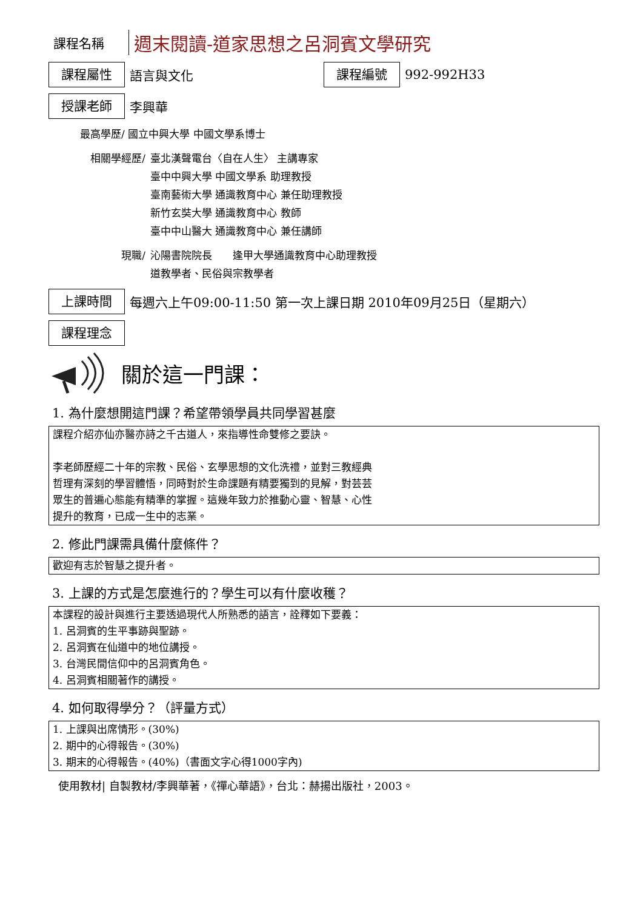課程名稱
週末閱讀-道家思想之呂洞賓文學研究
課程屬性
語言與文化
課程編號
992-992H33
授課老師
李興華
最高學歷/ 國立中興大學 中國文學系博士
相關學經歷/ 臺北漢聲電台〈自在人生〉 主講專家
臺中中興大學 中國文學系 助理教授
臺南藝術大學 通識教育中心 兼任助理教授
新竹玄奘大學 通識教育中心 教師
臺中中山醫大 通識教育中心 兼任講師
現職/ 沁陽書院院長　　逢甲大學通識教育中心助理教授
道教學者、民俗與宗教學者
上課時間
每週六上午09:00-11:50 第一次上課日期 2010年09月25日（星期六）
課程理念
關於這一門課：
1. 為什麼想開這門課？希望帶領學員共同學習甚麼
課程介紹亦仙亦醫亦詩之千古道人，來指導性命雙修之要訣。
李老師歷經二十年的宗教、民俗、玄學思想的文化洗禮，並對三教經典
哲理有深刻的學習體悟，同時對於生命課題有精要獨到的見解，對芸芸
眾生的普遍心態能有精準的掌握。這幾年致力於推動心靈、智慧、心性
提升的教育，已成一生中的志業。
2. 修此門課需具備什麼條件？
歡迎有志於智慧之提升者。
3. 上課的方式是怎麼進行的？學生可以有什麼收穫？
本課程的設計與進行主要透過現代人所熟悉的語言，詮釋如下要義：
1. 呂洞賓的生平事跡與聖跡。
2. 呂洞賓在仙道中的地位講授。
3. 台灣民間信仰中的呂洞賓角色。
4. 呂洞賓相關著作的講授。
4. 如何取得學分？（評量方式）
1. 上課與出席情形。(30%)
2. 期中的心得報告。(30%)
3. 期末的心得報告。(40%)（書面文字心得1000字內)
使用教材| 自製教材/李興華著，《禪心華語》，台北：赫揚出版社，2003。